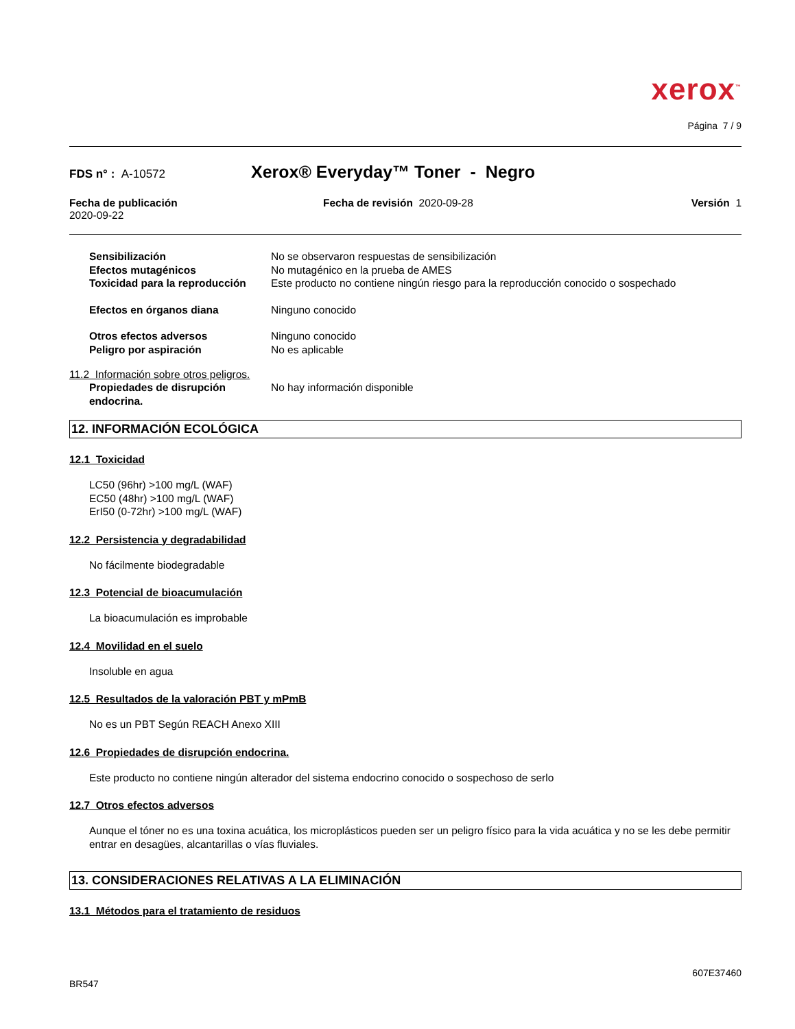xerox<sup>™</sup>
Página 7 / 9
FDS n° : A-10572
Xerox® Everyday™ Toner - Negro
Fecha de publicación
2020-09-22
Fecha de revisión 2020-09-28 Versión 1
Sensibilización No se observaron respuestas de sensibilización
Efectos mutagénicos No mutagénico en la prueba de AMES
Toxicidad para la reproducción
Este producto no contiene ningún riesgo para la reproducción conocido o sospechado
Efectos en órganos diana Ninguno conocido
Otros efectos adversos Ninguno conocido
Peligro por aspiración No es aplicable
11.2 Información sobre otros peligros.
Propiedades de disrupción endocrina.
No hay información disponible
12. INFORMACIÓN ECOLÓGICA
12.1 Toxicidad
LC50 (96hr) >100 mg/L (WAF)
EC50 (48hr) >100 mg/L (WAF)
ErI50 (0-72hr) >100 mg/L (WAF)
12.2 Persistencia y degradabilidad
No fácilmente biodegradable
12.3 Potencial de bioacumulación
La bioacumulación es improbable
12.4 Movilidad en el suelo
Insoluble en agua
12.5 Resultados de la valoración PBT y mPmB
No es un PBT Según REACH Anexo XIII
12.6 Propiedades de disrupción endocrina.
Este producto no contiene ningún alterador del sistema endocrino conocido o sospechoso de serlo
12.7 Otros efectos adversos
Aunque el tóner no es una toxina acuática, los microplásticos pueden ser un peligro físico para la vida acuática y no se les debe permitir entrar en desagües, alcantarillas o vías fluviales.
13. CONSIDERACIONES RELATIVAS A LA ELIMINACIÓN
13.1 Métodos para el tratamiento de residuos
607E37460
BR547